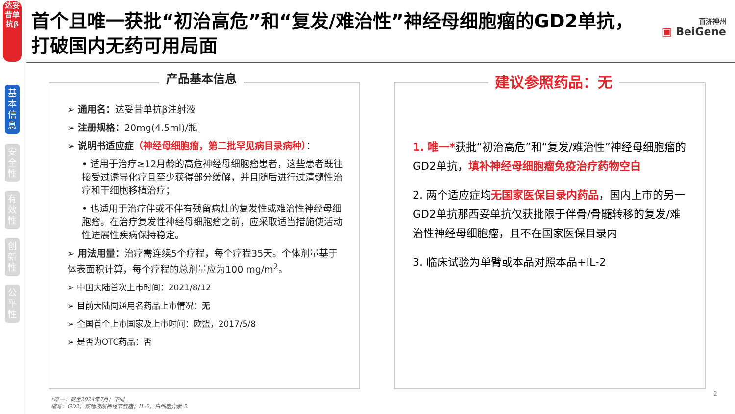达妥昔单抗β
基本信息
安全性
有效性
创新性
公平性
首个且唯一获批“初治高危”和“复发/难治性”神经母细胞瘤的GD2单抗，
打破国内无药可用局面
百济神州
▣ BeiGene
产品基本信息
➢ 通用名：达妥昔单抗β注射液
➢ 注册规格：20mg(4.5ml)/瓶
➢ 说明书适应症（神经母细胞瘤，第二批罕见病目录病种）：
• 适用于治疗≥12月龄的高危神经母细胞瘤患者，这些患者既往接受过诱导化疗且至少获得部分缓解，并且随后进行过清髓性治疗和干细胞移植治疗；
• 也适用于治疗伴或不伴有残留病灶的复发性或难治性神经母细胞瘤。在治疗复发性神经母细胞瘤之前，应采取适当措施使活动性进展性疾病保持稳定。
➢ 用法用量：治疗需连续5个疗程，每个疗程35天。个体剂量基于体表面积计算，每个疗程的总剂量应为100 mg/m<sup>2</sup>。
➢ 中国大陆首次上市时间：2021/8/12
➢ 目前大陆同通用名药品上市情况：无
➢ 全国首个上市国家及上市时间：欧盟，2017/5/8
➢ 是否为OTC药品：否
建议参照药品：无
1. 唯一*获批“初治高危”和“复发/难治性”神经母细胞瘤的GD2单抗，填补神经母细胞瘤免疫治疗药物空白
2. 两个适应症均无国家医保目录内药品，国内上市的另一GD2单抗那西妥单抗仅获批限于伴骨/骨髓转移的复发/难治性神经母细胞瘤，且不在国家医保目录内
3. 临床试验为单臂或本品对照本品+IL-2
2
*唯一：截至2024年7月；下同
缩写：GD2，双唾液酸神经节苷脂；IL-2，白细胞介素-2